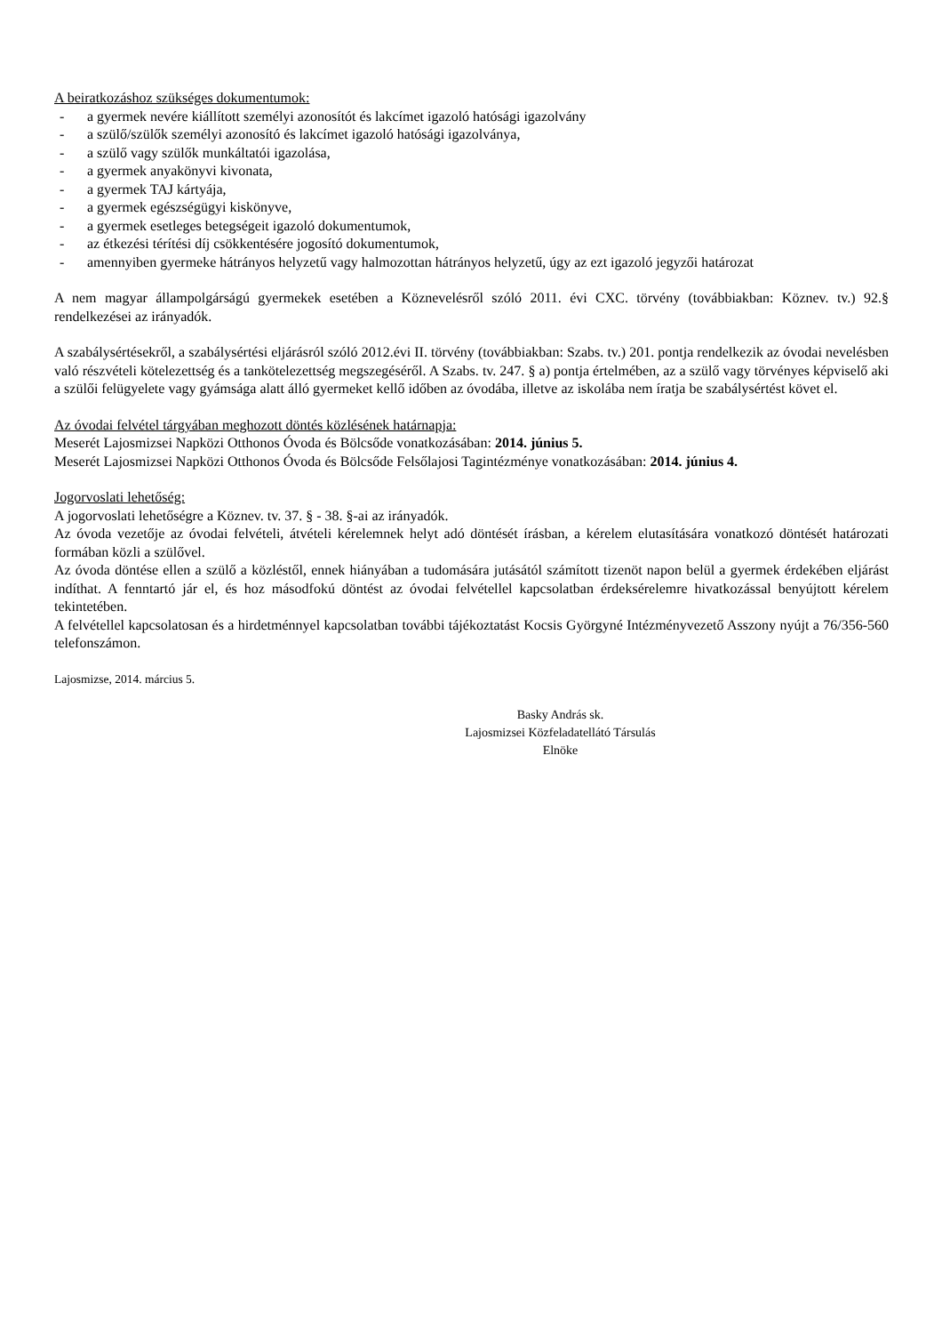A beiratkozáshoz szükséges dokumentumok:
- a gyermek nevére kiállított személyi azonosítót és lakcímet igazoló hatósági igazolvány
- a szülő/szülők személyi azonosító és lakcímet igazoló hatósági igazolványa,
- a szülő vagy szülők munkáltatói igazolása,
- a gyermek anyakönyvi kivonata,
- a gyermek TAJ kártyája,
- a gyermek egészségügyi kiskönyve,
- a gyermek esetleges betegségeit igazoló dokumentumok,
- az étkezési térítési díj csökkentésére jogosító dokumentumok,
- amennyiben gyermeke hátrányos helyzetű vagy halmozottan hátrányos helyzetű, úgy az ezt igazoló jegyzői határozat
A nem magyar állampolgárságú gyermekek esetében a Köznevelésről szóló 2011. évi CXC. törvény (továbbiakban: Köznev. tv.) 92.§ rendelkezései az irányadók.
A szabálysértésekről, a szabálysértési eljárásról szóló 2012.évi II. törvény (továbbiakban: Szabs. tv.) 201. pontja rendelkezik az óvodai nevelésben való részvételi kötelezettség és a tankötelezettség megszegéséről. A Szabs. tv. 247. § a) pontja értelmében, az a szülő vagy törvényes képviselő aki a szülői felügyelete vagy gyámsága alatt álló gyermeket kellő időben az óvodába, illetve az iskolába nem íratja be szabálysértést követ el.
Az óvodai felvétel tárgyában meghozott döntés közlésének határnapja:
Meserét Lajosmizsei Napközi Otthonos Óvoda és Bölcsőde vonatkozásában: 2014. június 5.
Meserét Lajosmizsei Napközi Otthonos Óvoda és Bölcsőde Felsőlajosi Tagintézménye vonatkozásában: 2014. június 4.
Jogorvoslati lehetőség:
A jogorvoslati lehetőségre a Köznev. tv. 37. § - 38. §-ai az irányadók.
Az óvoda vezetője az óvodai felvételi, átvételi kérelemnek helyt adó döntését írásban, a kérelem elutasítására vonatkozó döntését határozati formában közli a szülővel.
Az óvoda döntése ellen a szülő a közléstől, ennek hiányában a tudomására jutásától számított tizenöt napon belül a gyermek érdekében eljárást indíthat. A fenntartó jár el, és hoz másodfokú döntést az óvodai felvétellel kapcsolatban érdeksérelemre hivatkozással benyújtott kérelem tekintetében.
A felvétellel kapcsolatosan és a hirdetménnyel kapcsolatban további tájékoztatást Kocsis Györgyné Intézményvezető Asszony nyújt a 76/356-560 telefonszámon.
Lajosmizse, 2014. március 5.
Basky András sk.
Lajosmizsei Közfeladatellátó Társulás
Elnöke